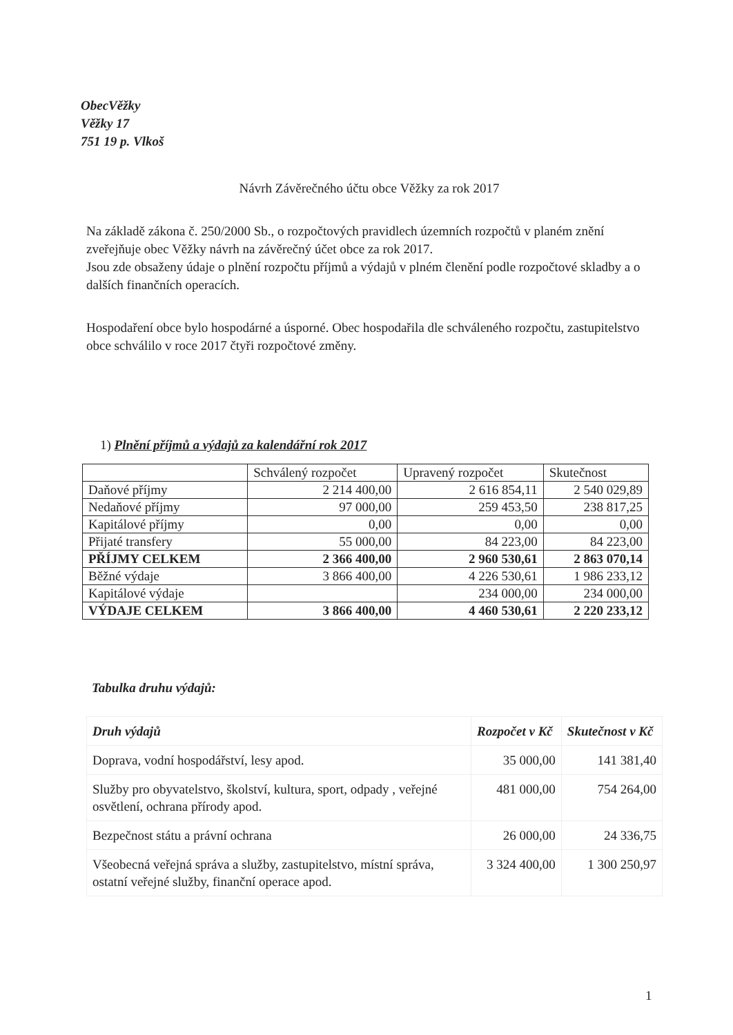ObecVěžky
Věžky 17
751 19 p. Vlkoš
Návrh Závěrečného účtu obce Věžky za rok 2017
Na základě zákona č. 250/2000 Sb., o rozpočtových pravidlech územních rozpočtů v planém znění zveřejňuje obec Věžky návrh na závěrečný účet obce za rok 2017.
Jsou zde obsaženy údaje o plnění rozpočtu příjmů a výdajů v plném členění podle rozpočtové skladby a o dalších finančních operacích.
Hospodaření obce bylo hospodárné a úsporné. Obec hospodařila dle schváleného rozpočtu, zastupitelstvo obce schválilo v roce 2017 čtyři rozpočtové změny.
1) Plnění příjmů a výdajů za kalendářní rok 2017
| | Schválený rozpočet | Upravený rozpočet | Skutečnost |
| Daňové příjmy | 2 214 400,00 | 2 616 854,11 | 2 540 029,89 |
| Nedaňové příjmy | 97 000,00 | 259 453,50 | 238 817,25 |
| Kapitálové příjmy | 0,00 | 0,00 | 0,00 |
| Přijaté transfery | 55 000,00 | 84 223,00 | 84 223,00 |
| PŘÍJMY CELKEM | 2 366 400,00 | 2 960 530,61 | 2 863 070,14 |
| Běžné výdaje | 3 866 400,00 | 4 226 530,61 | 1 986 233,12 |
| Kapitálové výdaje | | 234 000,00 | 234 000,00 |
| VÝDAJE CELKEM | 3 866 400,00 | 4 460 530,61 | 2 220 233,12 |
Tabulka druhu výdajů:
| Druh výdajů | Rozpočet v Kč | Skutečnost v Kč |
| --- | --- | --- |
| Doprava, vodní hospodářství, lesy apod. | 35 000,00 | 141 381,40 |
| Služby pro obyvatelstvo, školství, kultura, sport, odpady , veřejné osvětlení, ochrana přírody apod. | 481 000,00 | 754 264,00 |
| Bezpečnost státu a právní ochrana | 26 000,00 | 24 336,75 |
| Všeobecná veřejná správa a služby, zastupitelstvo, místní správa, ostatní veřejné služby, finanční operace apod. | 3 324 400,00 | 1 300 250,97 |
1